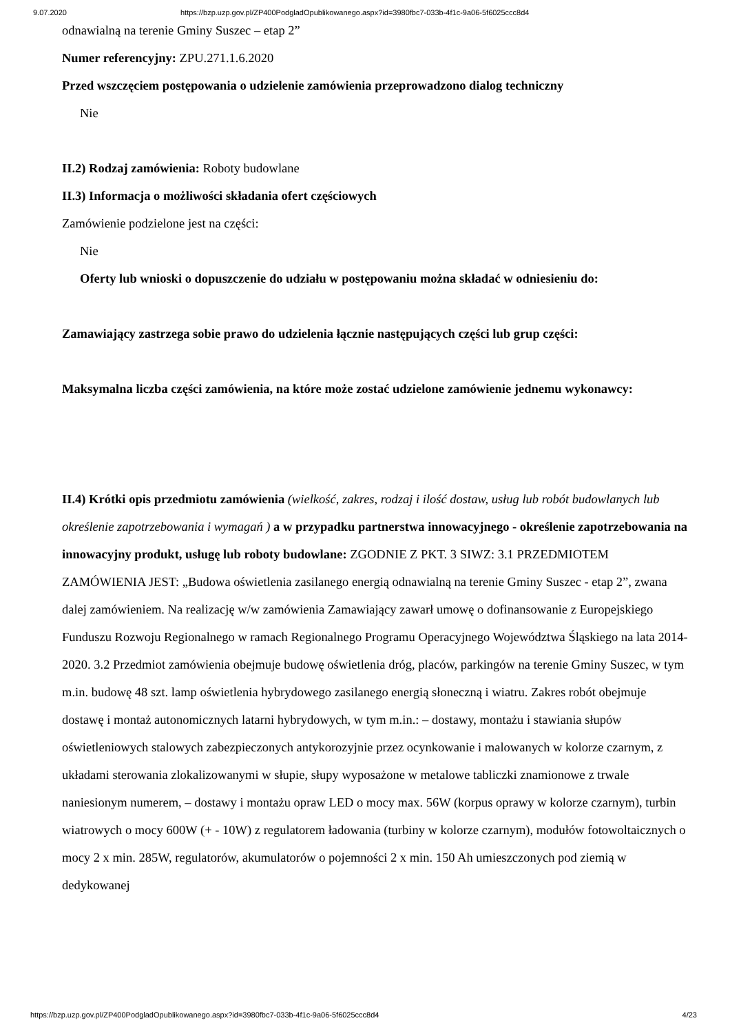9.07.2020 https://bzp.uzp.gov.pl/ZP400PodgladOpublikowanego.aspx?id=3980fbc7-033b-4f1c-9a06-5f6025ccc8d4
odnawialną na terenie Gminy Suszec – etap 2”
Numer referencyjny: ZPU.271.1.6.2020
Przed wszczęciem postępowania o udzielenie zamówienia przeprowadzono dialog techniczny
Nie
II.2) Rodzaj zamówienia: Roboty budowlane
II.3) Informacja o możliwości składania ofert częściowych
Zamówienie podzielone jest na części:
Nie
Oferty lub wnioski o dopuszczenie do udziału w postępowaniu można składać w odniesieniu do:
Zamawiający zastrzega sobie prawo do udzielenia łącznie następujących części lub grup części:
Maksymalna liczba części zamówienia, na które może zostać udzielone zamówienie jednemu wykonawcy:
II.4) Krótki opis przedmiotu zamówienia (wielkość, zakres, rodzaj i ilość dostaw, usług lub robót budowlanych lub określenie zapotrzebowania i wymagań ) a w przypadku partnerstwa innowacyjnego - określenie zapotrzebowania na innowacyjny produkt, usługę lub roboty budowlane: ZGODNIE Z PKT. 3 SIWZ: 3.1 PRZEDMIOTEM ZAMÓWIENIA JEST: „Budowa oświetlenia zasilanego energią odnawialną na terenie Gminy Suszec - etap 2”, zwana dalej zamówieniem. Na realizację w/w zamówienia Zamawiający zawarł umowę o dofinansowanie z Europejskiego Funduszu Rozwoju Regionalnego w ramach Regionalnego Programu Operacyjnego Województwa Śląskiego na lata 2014-2020. 3.2 Przedmiot zamówienia obejmuje budowę oświetlenia dróg, placów, parkingów na terenie Gminy Suszec, w tym m.in. budowę 48 szt. lamp oświetlenia hybrydowego zasilanego energią słoneczną i wiatru. Zakres robót obejmuje dostawę i montaż autonomicznych latarni hybrydowych, w tym m.in.: – dostawy, montażu i stawiania słupów oświetleniowych stalowych zabezpieczonych antykorozyjnie przez ocynkowanie i malowanych w kolorze czarnym, z układami sterowania zlokalizowanymi w słupie, słupy wyposażone w metalowe tabliczki znamionowe z trwale naniesionym numerem, – dostawy i montażu opraw LED o mocy max. 56W (korpus oprawy w kolorze czarnym), turbin wiatrowych o mocy 600W (+ - 10W) z regulatorem ładowania (turbiny w kolorze czarnym), modułów fotowoltaicznych o mocy 2 x min. 285W, regulatorów, akumulatorów o pojemności 2 x min. 150 Ah umieszczonych pod ziemią w dedykowanej
https://bzp.uzp.gov.pl/ZP400PodgladOpublikowanego.aspx?id=3980fbc7-033b-4f1c-9a06-5f6025ccc8d4 4/23